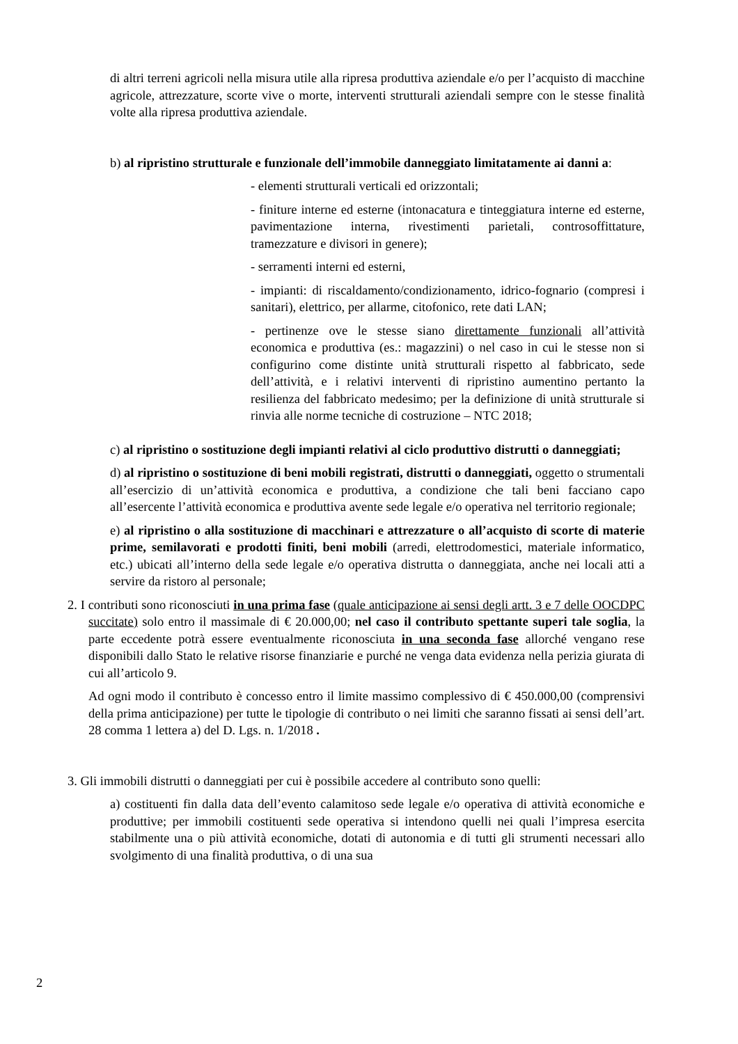di altri terreni agricoli nella misura utile alla ripresa produttiva aziendale e/o per l’acquisto di macchine agricole, attrezzature, scorte vive o morte, interventi strutturali aziendali sempre con le stesse finalità volte alla ripresa produttiva aziendale.
b) al ripristino strutturale e funzionale dell’immobile danneggiato limitatamente ai danni a:
- elementi strutturali verticali ed orizzontali;
- finiture interne ed esterne (intonacatura e tinteggiatura interne ed esterne, pavimentazione interna, rivestimenti parietali, controsoffittature, tramezzature e divisori in genere);
- serramenti interni ed esterni,
- impianti: di riscaldamento/condizionamento, idrico-fognario (compresi i sanitari), elettrico, per allarme, citofonico, rete dati LAN;
- pertinenze ove le stesse siano direttamente funzionali all’attività economica e produttiva (es.: magazzini) o nel caso in cui le stesse non si configurino come distinte unità strutturali rispetto al fabbricato, sede dell’attività, e i relativi interventi di ripristino aumentino pertanto la resilienza del fabbricato medesimo; per la definizione di unità strutturale si rinvia alle norme tecniche di costruzione – NTC 2018;
c) al ripristino o sostituzione degli impianti relativi al ciclo produttivo distrutti o danneggiati;
d) al ripristino o sostituzione di beni mobili registrati, distrutti o danneggiati, oggetto o strumentali all’esercizio di un’attività economica e produttiva, a condizione che tali beni facciano capo all’esercente l’attività economica e produttiva avente sede legale e/o operativa nel territorio regionale;
e) al ripristino o alla sostituzione di macchinari e attrezzature o all’acquisto di scorte di materie prime, semilavorati e prodotti finiti, beni mobili (arredi, elettrodomestici, materiale informatico, etc.) ubicati all’interno della sede legale e/o operativa distrutta o danneggiata, anche nei locali atti a servire da ristoro al personale;
2. I contributi sono riconosciuti in una prima fase (quale anticipazione ai sensi degli artt. 3 e 7 delle OOCDPC succitate) solo entro il massimale di € 20.000,00; nel caso il contributo spettante superi tale soglia, la parte eccedente potrà essere eventualmente riconosciuta in una seconda fase allorché vengano rese disponibili dallo Stato le relative risorse finanziarie e purché ne venga data evidenza nella perizia giurata di cui all’articolo 9.
Ad ogni modo il contributo è concesso entro il limite massimo complessivo di € 450.000,00 (comprensivi della prima anticipazione) per tutte le tipologie di contributo o nei limiti che saranno fissati ai sensi dell’art. 28 comma 1 lettera a) del D. Lgs. n. 1/2018 .
3. Gli immobili distrutti o danneggiati per cui è possibile accedere al contributo sono quelli:
a) costituenti fin dalla data dell’evento calamitoso sede legale e/o operativa di attività economiche e produttive; per immobili costituenti sede operativa si intendono quelli nei quali l’impresa esercita stabilmente una o più attività economiche, dotati di autonomia e di tutti gli strumenti necessari allo svolgimento di una finalità produttiva, o di una sua
2